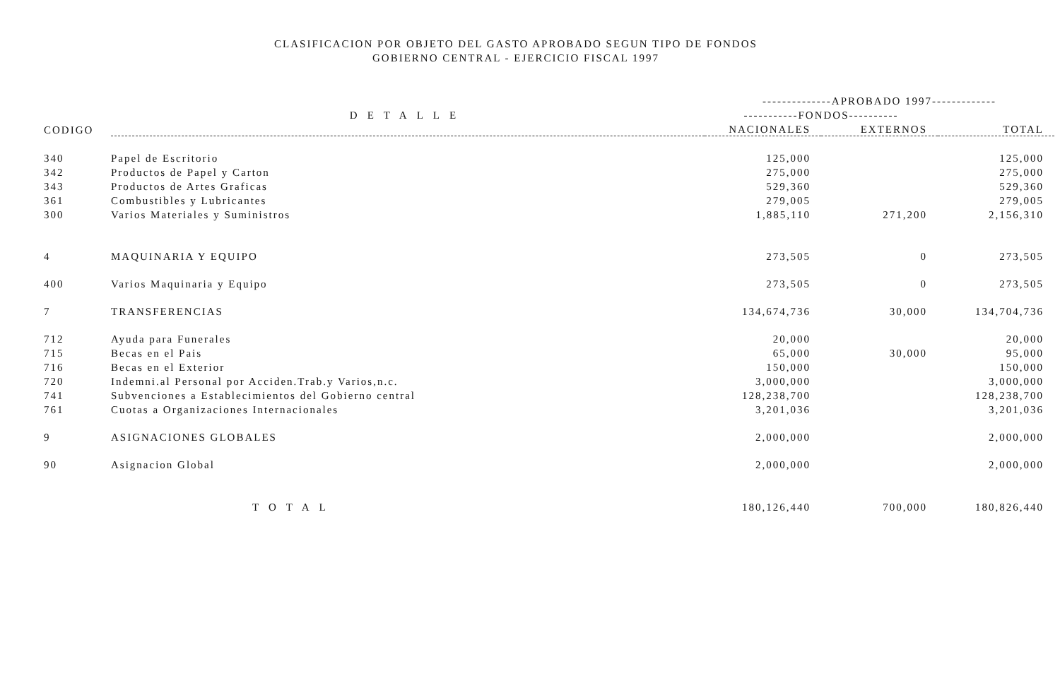CLASIFICACION POR OBJETO DEL GASTO APROBADO SEGUN TIPO DE FONDOS
GOBIERNO CENTRAL - EJERCICIO FISCAL 1997
| | | --------------APROBADO 1997------------- | | |
| --- | --- | --- | --- | --- |
| | DETALLE | -----------FONDOS---------- | | |
| CODIGO | | NACIONALES | EXTERNOS | TOTAL |
| 340 | Papel de Escritorio | 125,000 | | 125,000 |
| 342 | Productos de Papel y Carton | 275,000 | | 275,000 |
| 343 | Productos de Artes Graficas | 529,360 | | 529,360 |
| 361 | Combustibles y Lubricantes | 279,005 | | 279,005 |
| 300 | Varios Materiales y Suministros | 1,885,110 | 271,200 | 2,156,310 |
| 4 | MAQUINARIA Y EQUIPO | 273,505 | 0 | 273,505 |
| 400 | Varios Maquinaria y Equipo | 273,505 | 0 | 273,505 |
| 7 | TRANSFERENCIAS | 134,674,736 | 30,000 | 134,704,736 |
| 712 | Ayuda para Funerales | 20,000 | | 20,000 |
| 715 | Becas en el Pais | 65,000 | 30,000 | 95,000 |
| 716 | Becas en el Exterior | 150,000 | | 150,000 |
| 720 | Indemni.al Personal por Acciden.Trab.y Varios,n.c. | 3,000,000 | | 3,000,000 |
| 741 | Subvenciones a Establecimientos del Gobierno central | 128,238,700 | | 128,238,700 |
| 761 | Cuotas a Organizaciones Internacionales | 3,201,036 | | 3,201,036 |
| 9 | ASIGNACIONES GLOBALES | 2,000,000 | | 2,000,000 |
| 90 | Asignacion Global | 2,000,000 | | 2,000,000 |
| | TOTAL | 180,126,440 | 700,000 | 180,826,440 |